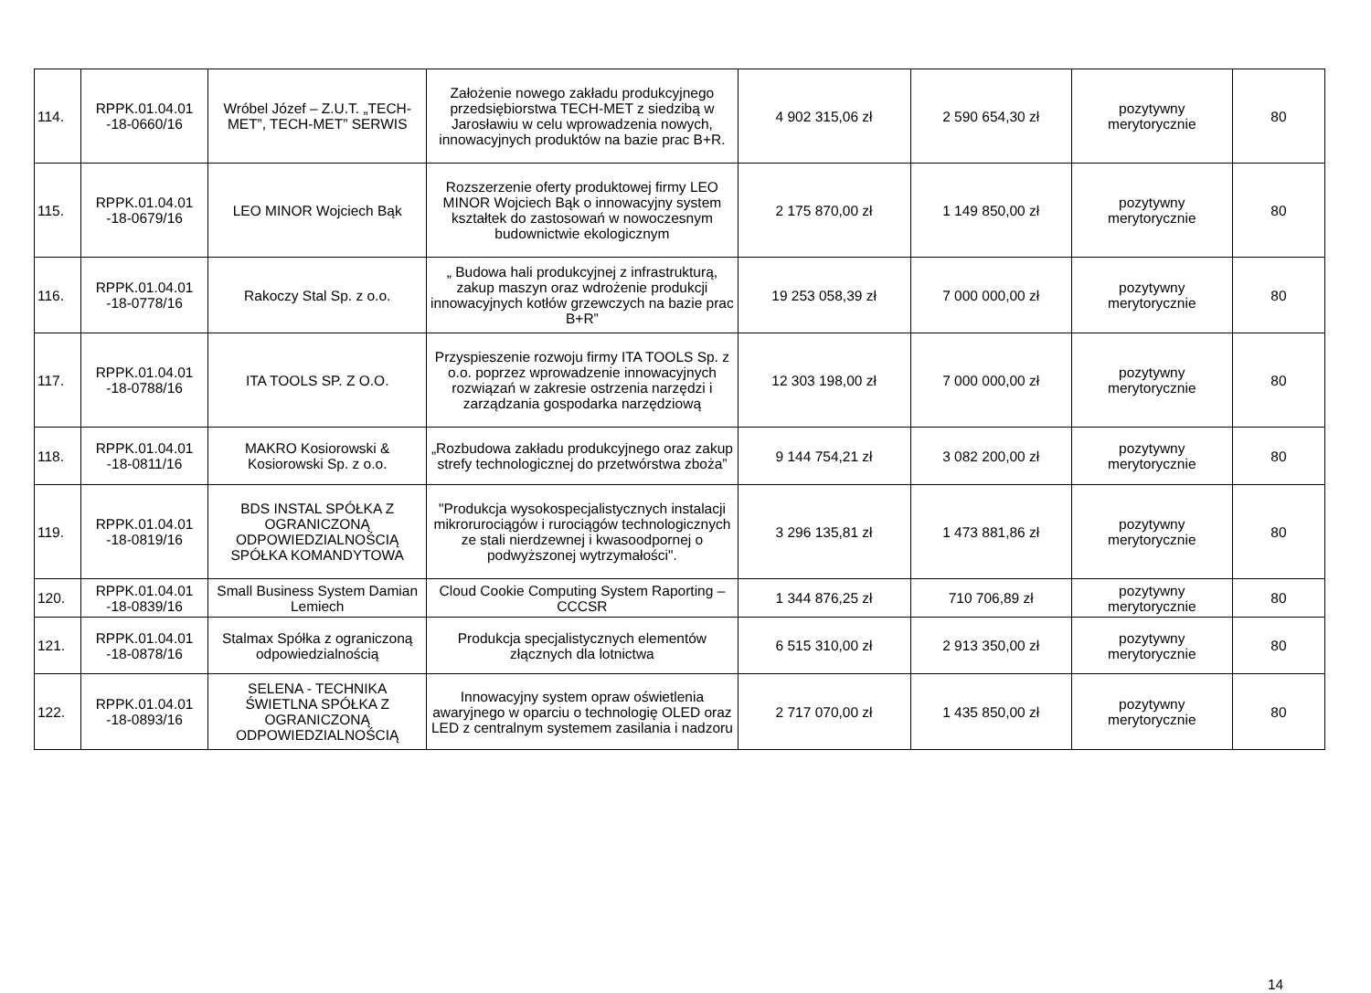| 114. | RPPK.01.04.01 -18-0660/16 | Wróbel Józef – Z.U.T. „TECH-MET”, TECH-MET” SERWIS | Założenie nowego zakładu produkcyjnego przedsiębiorstwa TECH-MET z siedzibą w Jarosławiu w celu wprowadzenia nowych, innowacyjnych produktów na bazie prac B+R. | 4 902 315,06 zł | 2 590 654,30 zł | pozytywny merytorycznie | 80 |
| 115. | RPPK.01.04.01 -18-0679/16 | LEO MINOR Wojciech Bąk | Rozszerzenie oferty produktowej firmy LEO MINOR Wojciech Bąk o innowacyjny system kształtek do zastosowań w nowoczesnym budownictwie ekologicznym | 2 175 870,00 zł | 1 149 850,00 zł | pozytywny merytorycznie | 80 |
| 116. | RPPK.01.04.01 -18-0778/16 | Rakoczy Stal Sp. z o.o. | „ Budowa hali produkcyjnej z infrastrukturą, zakup maszyn oraz wdrożenie produkcji innowacyjnych kotłów grzewczych na bazie prac B+R” | 19 253 058,39 zł | 7 000 000,00 zł | pozytywny merytorycznie | 80 |
| 117. | RPPK.01.04.01 -18-0788/16 | ITA TOOLS SP. Z O.O. | Przyspieszenie rozwoju firmy ITA TOOLS Sp. z o.o. poprzez wprowadzenie innowacyjnych rozwiązań w zakresie ostrzenia narzędzi i zarządzania gospodarka narzędziową | 12 303 198,00 zł | 7 000 000,00 zł | pozytywny merytorycznie | 80 |
| 118. | RPPK.01.04.01 -18-0811/16 | MAKRO Kosiorowski & Kosiorowski Sp. z o.o. | „Rozbudowa zakładu produkcyjnego oraz zakup strefy technologicznej do przetwórstwa zboża” | 9 144 754,21 zł | 3 082 200,00 zł | pozytywny merytorycznie | 80 |
| 119. | RPPK.01.04.01 -18-0819/16 | BDS INSTAL SPÓŁKA Z OGRANICZONĄ ODPOWIEDZIALNOŚCIĄ SPÓŁKA KOMANDYTOWA | "Produkcja wysokospecjalistycznych instalacji mikrorurociągów i rurociągów technologicznych ze stali nierdzewnej i kwasoodpornej o podwyższonej wytrzymałości". | 3 296 135,81 zł | 1 473 881,86 zł | pozytywny merytorycznie | 80 |
| 120. | RPPK.01.04.01 -18-0839/16 | Small Business System Damian Lemiech | Cloud Cookie Computing System Raporting – CCCSR | 1 344 876,25 zł | 710 706,89 zł | pozytywny merytorycznie | 80 |
| 121. | RPPK.01.04.01 -18-0878/16 | Stalmax Spółka z ograniczoną odpowiedzialnością | Produkcja specjalistycznych elementów złącznych dla lotnictwa | 6 515 310,00 zł | 2 913 350,00 zł | pozytywny merytorycznie | 80 |
| 122. | RPPK.01.04.01 -18-0893/16 | SELENA - TECHNIKA ŚWIETLNA SPÓŁKA Z OGRANICZONĄ ODPOWIEDZIALNOŚCIĄ | Innowacyjny system opraw oświetlenia awaryjnego w oparciu o technologię OLED oraz LED z centralnym systemem zasilania i nadzoru | 2 717 070,00 zł | 1 435 850,00 zł | pozytywny merytorycznie | 80 |
14